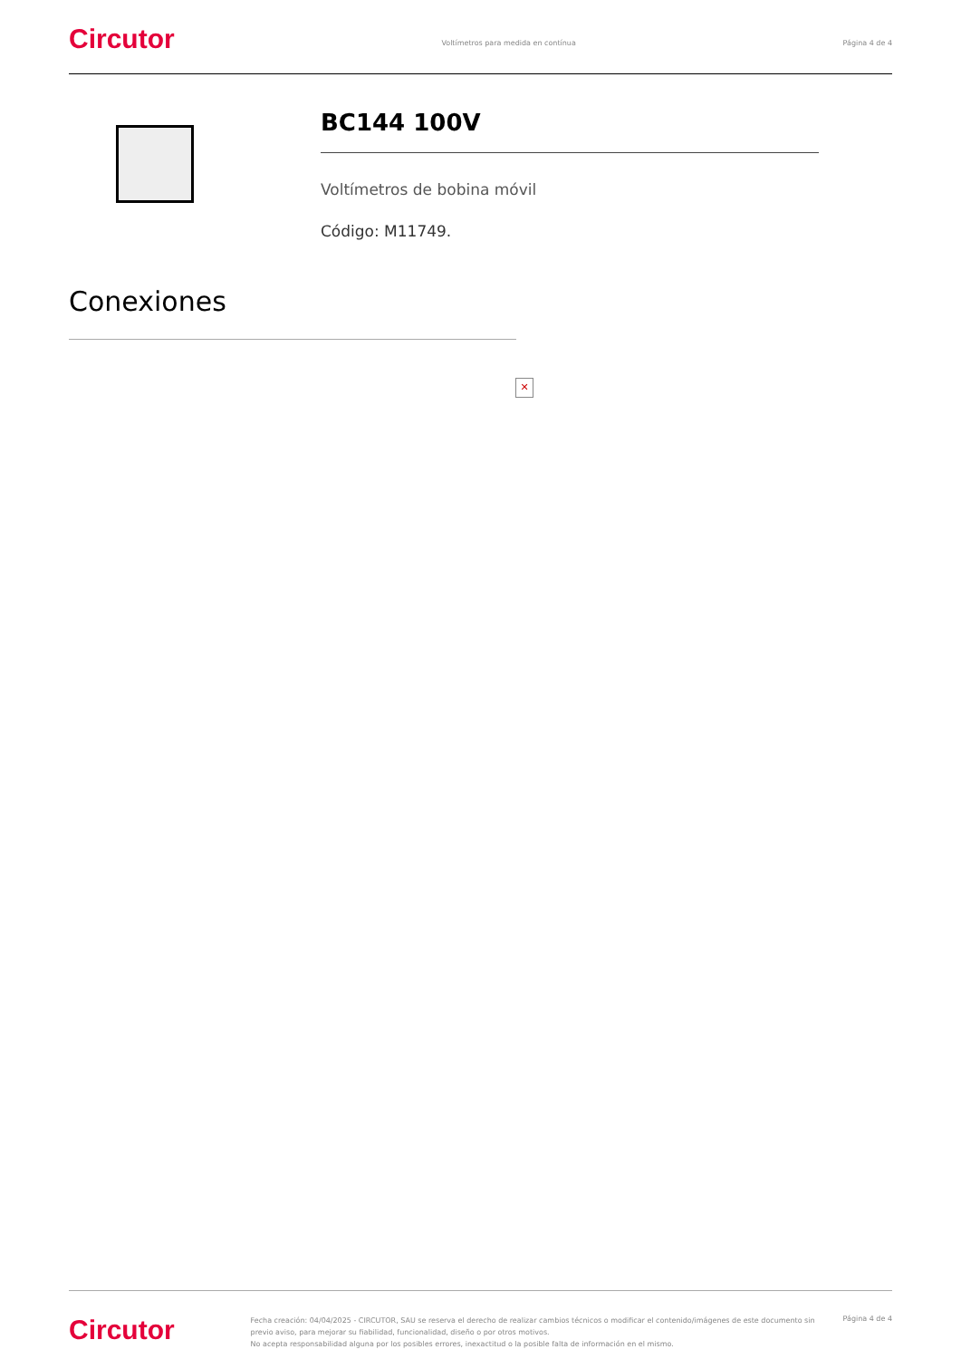Circutor
Voltímetros para medida en contínua
Página 4 de 4
BC144 100V
Voltímetros de bobina móvil
Código: M11749.
Conexiones
✕
Circutor
Fecha creación: 04/04/2025 - CIRCUTOR, SAU se reserva el derecho de realizar cambios técnicos o modificar el contenido/imágenes de este documento sin previo aviso, para mejorar su fiabilidad, funcionalidad, diseño o por otros motivos.
No acepta responsabilidad alguna por los posibles errores, inexactitud o la posible falta de información en el mismo.
Página 4 de 4